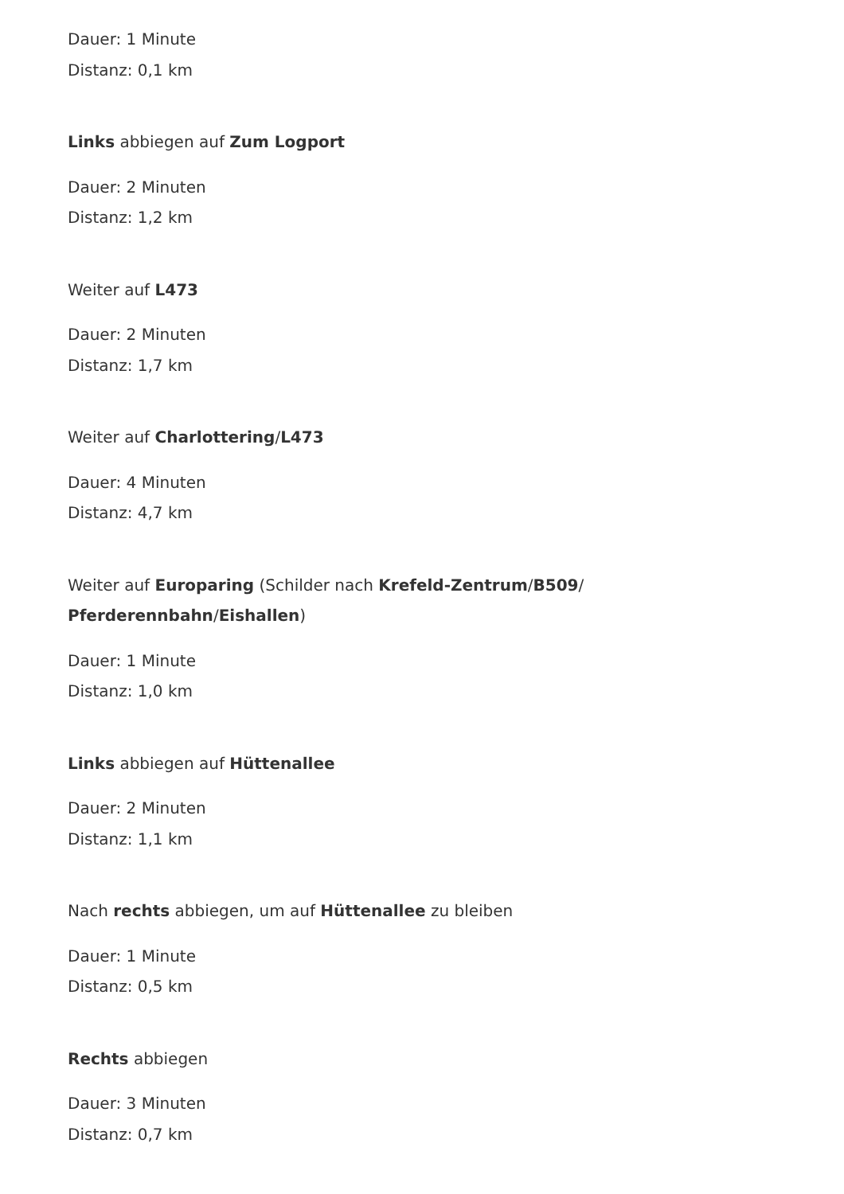Dauer: 1 Minute
Distanz: 0,1 km
Links abbiegen auf Zum Logport
Dauer: 2 Minuten
Distanz: 1,2 km
Weiter auf L473
Dauer: 2 Minuten
Distanz: 1,7 km
Weiter auf Charlottering/L473
Dauer: 4 Minuten
Distanz: 4,7 km
Weiter auf Europaring (Schilder nach Krefeld-Zentrum/B509/
Pferderennbahn/Eishallen)
Dauer: 1 Minute
Distanz: 1,0 km
Links abbiegen auf Hüttenallee
Dauer: 2 Minuten
Distanz: 1,1 km
Nach rechts abbiegen, um auf Hüttenallee zu bleiben
Dauer: 1 Minute
Distanz: 0,5 km
Rechts abbiegen
Dauer: 3 Minuten
Distanz: 0,7 km